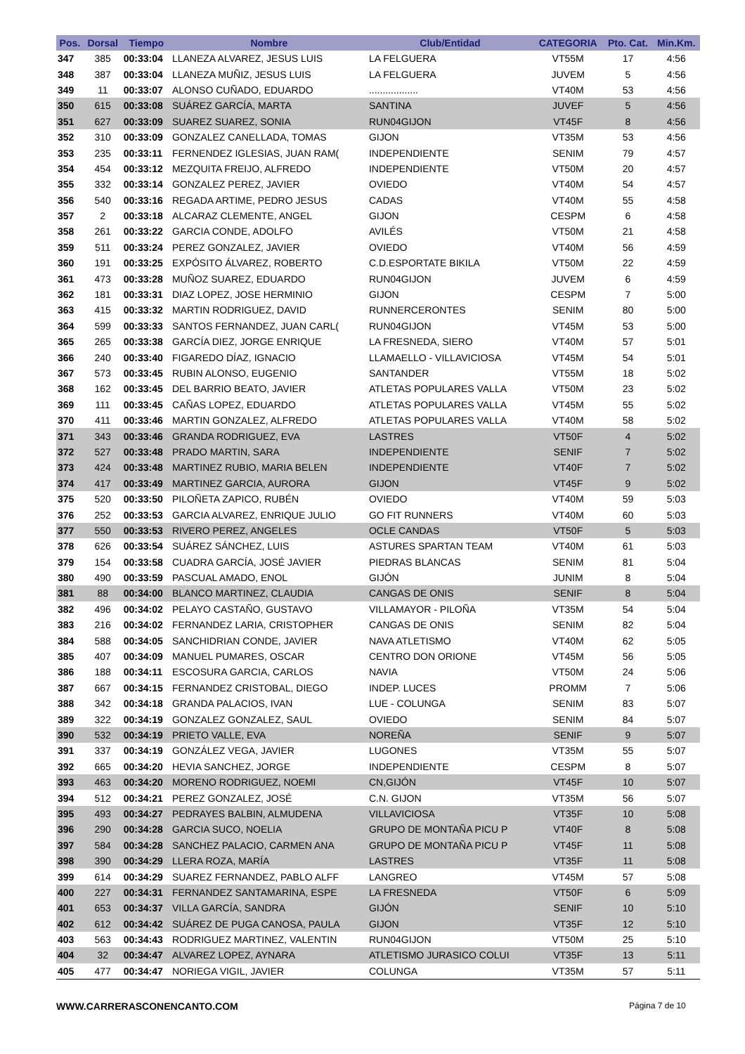| Pos. | Dorsal | Tiempo | Nombre | Club/Entidad | CATEGORIA | Pto. Cat. | Min.Km. |
| --- | --- | --- | --- | --- | --- | --- | --- |
| 347 | 385 | 00:33:04 | LLANEZA ALVAREZ, JESUS LUIS | LA FELGUERA | VT55M | 17 | 4:56 |
| 348 | 387 | 00:33:04 | LLANEZA MUÑIZ, JESUS LUIS | LA FELGUERA | JUVEM | 5 | 4:56 |
| 349 | 11 | 00:33:07 | ALONSO CUÑADO, EDUARDO | .................. | VT40M | 53 | 4:56 |
| 350 | 615 | 00:33:08 | SUÁREZ GARCÍA, MARTA | SANTINA | JUVEF | 5 | 4:56 |
| 351 | 627 | 00:33:09 | SUAREZ SUAREZ, SONIA | RUN04GIJON | VT45F | 8 | 4:56 |
| 352 | 310 | 00:33:09 | GONZALEZ CANELLADA, TOMAS | GIJON | VT35M | 53 | 4:56 |
| 353 | 235 | 00:33:11 | FERNENDEZ IGLESIAS, JUAN RAM( | INDEPENDIENTE | SENIM | 79 | 4:57 |
| 354 | 454 | 00:33:12 | MEZQUITA FREIJO, ALFREDO | INDEPENDIENTE | VT50M | 20 | 4:57 |
| 355 | 332 | 00:33:14 | GONZALEZ PEREZ, JAVIER | OVIEDO | VT40M | 54 | 4:57 |
| 356 | 540 | 00:33:16 | REGADA ARTIME, PEDRO JESUS | CADAS | VT40M | 55 | 4:58 |
| 357 | 2 | 00:33:18 | ALCARAZ CLEMENTE, ANGEL | GIJON | CESPM | 6 | 4:58 |
| 358 | 261 | 00:33:22 | GARCIA CONDE, ADOLFO | AVILÉS | VT50M | 21 | 4:58 |
| 359 | 511 | 00:33:24 | PEREZ GONZALEZ, JAVIER | OVIEDO | VT40M | 56 | 4:59 |
| 360 | 191 | 00:33:25 | EXPÓSITO ÁLVAREZ, ROBERTO | C.D.ESPORTATE BIKILA | VT50M | 22 | 4:59 |
| 361 | 473 | 00:33:28 | MUÑOZ SUAREZ, EDUARDO | RUN04GIJON | JUVEM | 6 | 4:59 |
| 362 | 181 | 00:33:31 | DIAZ LOPEZ, JOSE HERMINIO | GIJON | CESPM | 7 | 5:00 |
| 363 | 415 | 00:33:32 | MARTIN RODRIGUEZ, DAVID | RUNNERCERONTES | SENIM | 80 | 5:00 |
| 364 | 599 | 00:33:33 | SANTOS FERNANDEZ, JUAN CARL( | RUN04GIJON | VT45M | 53 | 5:00 |
| 365 | 265 | 00:33:38 | GARCÍA DIEZ, JORGE ENRIQUE | LA FRESNEDA, SIERO | VT40M | 57 | 5:01 |
| 366 | 240 | 00:33:40 | FIGAREDO DÍAZ, IGNACIO | LLAMAELLO - VILLAVICIOSA | VT45M | 54 | 5:01 |
| 367 | 573 | 00:33:45 | RUBIN ALONSO, EUGENIO | SANTANDER | VT55M | 18 | 5:02 |
| 368 | 162 | 00:33:45 | DEL BARRIO BEATO, JAVIER | ATLETAS POPULARES VALLA | VT50M | 23 | 5:02 |
| 369 | 111 | 00:33:45 | CAÑAS LOPEZ, EDUARDO | ATLETAS POPULARES VALLA | VT45M | 55 | 5:02 |
| 370 | 411 | 00:33:46 | MARTIN GONZALEZ, ALFREDO | ATLETAS POPULARES VALLA | VT40M | 58 | 5:02 |
| 371 | 343 | 00:33:46 | GRANDA RODRIGUEZ, EVA | LASTRES | VT50F | 4 | 5:02 |
| 372 | 527 | 00:33:48 | PRADO MARTIN, SARA | INDEPENDIENTE | SENIF | 7 | 5:02 |
| 373 | 424 | 00:33:48 | MARTINEZ RUBIO, MARIA BELEN | INDEPENDIENTE | VT40F | 7 | 5:02 |
| 374 | 417 | 00:33:49 | MARTINEZ GARCIA, AURORA | GIJON | VT45F | 9 | 5:02 |
| 375 | 520 | 00:33:50 | PILOÑETA ZAPICO, RUBÉN | OVIEDO | VT40M | 59 | 5:03 |
| 376 | 252 | 00:33:53 | GARCIA ALVAREZ, ENRIQUE JULIO | GO FIT RUNNERS | VT40M | 60 | 5:03 |
| 377 | 550 | 00:33:53 | RIVERO PEREZ, ANGELES | OCLE CANDAS | VT50F | 5 | 5:03 |
| 378 | 626 | 00:33:54 | SUÁREZ SÁNCHEZ, LUIS | ASTURES SPARTAN TEAM | VT40M | 61 | 5:03 |
| 379 | 154 | 00:33:58 | CUADRA GARCÍA, JOSÉ JAVIER | PIEDRAS BLANCAS | SENIM | 81 | 5:04 |
| 380 | 490 | 00:33:59 | PASCUAL AMADO, ENOL | GIJÓN | JUNIM | 8 | 5:04 |
| 381 | 88 | 00:34:00 | BLANCO MARTINEZ, CLAUDIA | CANGAS DE ONIS | SENIF | 8 | 5:04 |
| 382 | 496 | 00:34:02 | PELAYO CASTAÑO, GUSTAVO | VILLAMAYOR - PILOÑA | VT35M | 54 | 5:04 |
| 383 | 216 | 00:34:02 | FERNANDEZ LARIA, CRISTOPHER | CANGAS DE ONIS | SENIM | 82 | 5:04 |
| 384 | 588 | 00:34:05 | SANCHIDRIAN CONDE, JAVIER | NAVA ATLETISMO | VT40M | 62 | 5:05 |
| 385 | 407 | 00:34:09 | MANUEL PUMARES, OSCAR | CENTRO DON ORIONE | VT45M | 56 | 5:05 |
| 386 | 188 | 00:34:11 | ESCOSURA GARCIA, CARLOS | NAVIA | VT50M | 24 | 5:06 |
| 387 | 667 | 00:34:15 | FERNANDEZ CRISTOBAL, DIEGO | INDEP. LUCES | PROMM | 7 | 5:06 |
| 388 | 342 | 00:34:18 | GRANDA PALACIOS, IVAN | LUE - COLUNGA | SENIM | 83 | 5:07 |
| 389 | 322 | 00:34:19 | GONZALEZ GONZALEZ, SAUL | OVIEDO | SENIM | 84 | 5:07 |
| 390 | 532 | 00:34:19 | PRIETO VALLE, EVA | NOREÑA | SENIF | 9 | 5:07 |
| 391 | 337 | 00:34:19 | GONZÁLEZ VEGA, JAVIER | LUGONES | VT35M | 55 | 5:07 |
| 392 | 665 | 00:34:20 | HEVIA SANCHEZ, JORGE | INDEPENDIENTE | CESPM | 8 | 5:07 |
| 393 | 463 | 00:34:20 | MORENO RODRIGUEZ, NOEMI | CN,GIJÓN | VT45F | 10 | 5:07 |
| 394 | 512 | 00:34:21 | PEREZ GONZALEZ, JOSÉ | C.N. GIJON | VT35M | 56 | 5:07 |
| 395 | 493 | 00:34:27 | PEDRAYES BALBIN, ALMUDENA | VILLAVICIOSA | VT35F | 10 | 5:08 |
| 396 | 290 | 00:34:28 | GARCIA SUCO, NOELIA | GRUPO DE MONTAÑA PICU P | VT40F | 8 | 5:08 |
| 397 | 584 | 00:34:28 | SANCHEZ PALACIO, CARMEN ANA | GRUPO DE MONTAÑA PICU P | VT45F | 11 | 5:08 |
| 398 | 390 | 00:34:29 | LLERA ROZA, MARÍA | LASTRES | VT35F | 11 | 5:08 |
| 399 | 614 | 00:34:29 | SUAREZ FERNANDEZ, PABLO ALFF | LANGREO | VT45M | 57 | 5:08 |
| 400 | 227 | 00:34:31 | FERNANDEZ SANTAMARINA, ESPE | LA FRESNEDA | VT50F | 6 | 5:09 |
| 401 | 653 | 00:34:37 | VILLA GARCÍA, SANDRA | GIJÓN | SENIF | 10 | 5:10 |
| 402 | 612 | 00:34:42 | SUÁREZ DE PUGA CANOSA, PAULA | GIJON | VT35F | 12 | 5:10 |
| 403 | 563 | 00:34:43 | RODRIGUEZ MARTINEZ, VALENTIN | RUN04GIJON | VT50M | 25 | 5:10 |
| 404 | 32 | 00:34:47 | ALVAREZ LOPEZ, AYNARA | ATLETISMO JURASICO COLUI | VT35F | 13 | 5:11 |
| 405 | 477 | 00:34:47 | NORIEGA VIGIL, JAVIER | COLUNGA | VT35M | 57 | 5:11 |
WWW.CARRERASCONENCANTO.COM Página 7 de 10